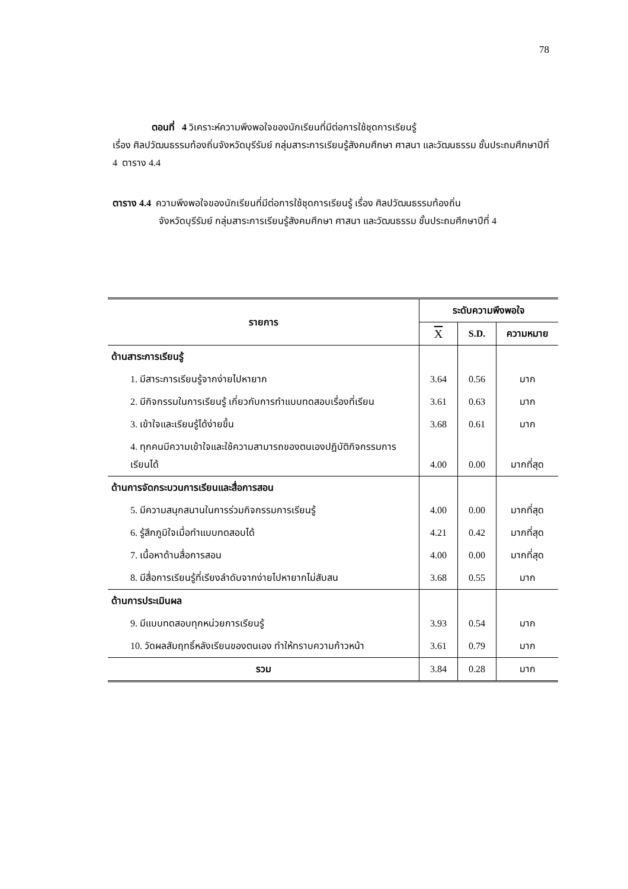78
ตอนที่ 4 วิเคราะห์ความพึงพอใจของนักเรียนที่มีต่อการใช้ชุดการเรียนรู้
เรื่อง ศิลปวัฒนธรรมท้องถิ่นจังหวัดบุรีรัมย์ กลุ่มสาระการเรียนรู้สังคมศึกษา ศาสนา และวัฒนธรรม ชั้นประถมศึกษาปีที่ 4 ตาราง 4.4
ตาราง 4.4 ความพึงพอใจของนักเรียนที่มีต่อการใช้ชุดการเรียนรู้ เรื่อง ศิลปวัฒนธรรมท้องถิ่น
จังหวัดบุรีรัมย์ กลุ่มสาระการเรียนรู้สังคมศึกษา ศาสนา และวัฒนธรรม ชั้นประถมศึกษาปีที่ 4
| รายการ | ระดับความพึงพอใจ | | |
| --- | --- | --- | --- |
| | X | S.D. | ความหมาย |
| ด้านสาระการเรียนรู้ | | | |
| 1. มีสาระการเรียนรู้จากง่ายไปหายาก | 3.64 | 0.56 | มาก |
| 2. มีกิจกรรมในการเรียนรู้ เกี่ยวกับการทำแบบทดสอบเรื่องที่เรียน | 3.61 | 0.63 | มาก |
| 3. เข้าใจและเรียนรู้ได้ง่ายขึ้น | 3.68 | 0.61 | มาก |
| 4. ทุกคนมีความเข้าใจและใช้ความสามารถของตนเองปฏิบัติกิจกรรมการเรียนได้ | 4.00 | 0.00 | มากที่สุด |
| ด้านการจัดกระบวนการเรียนและสื่อการสอน | | | |
| 5. มีความสนุกสนานในการร่วมกิจกรรมการเรียนรู้ | 4.00 | 0.00 | มากที่สุด |
| 6. รู้สึกภูมิใจเมื่อทำแบบทดสอบได้ | 4.21 | 0.42 | มากที่สุด |
| 7. เนื้อหาด้านสื่อการสอน | 4.00 | 0.00 | มากที่สุด |
| 8. มีสื่อการเรียนรู้ที่เรียงลำดับจากง่ายไปหายากไม่สับสน | 3.68 | 0.55 | มาก |
| ด้านการประเมินผล | | | |
| 9. มีแบบทดสอบทุกหน่วยการเรียนรู้ | 3.93 | 0.54 | มาก |
| 10. วัดผลสัมฤทธิ์หลังเรียนของตนเอง ทำให้ทราบความก้าวหน้า | 3.61 | 0.79 | มาก |
| รวม | 3.84 | 0.28 | มาก |